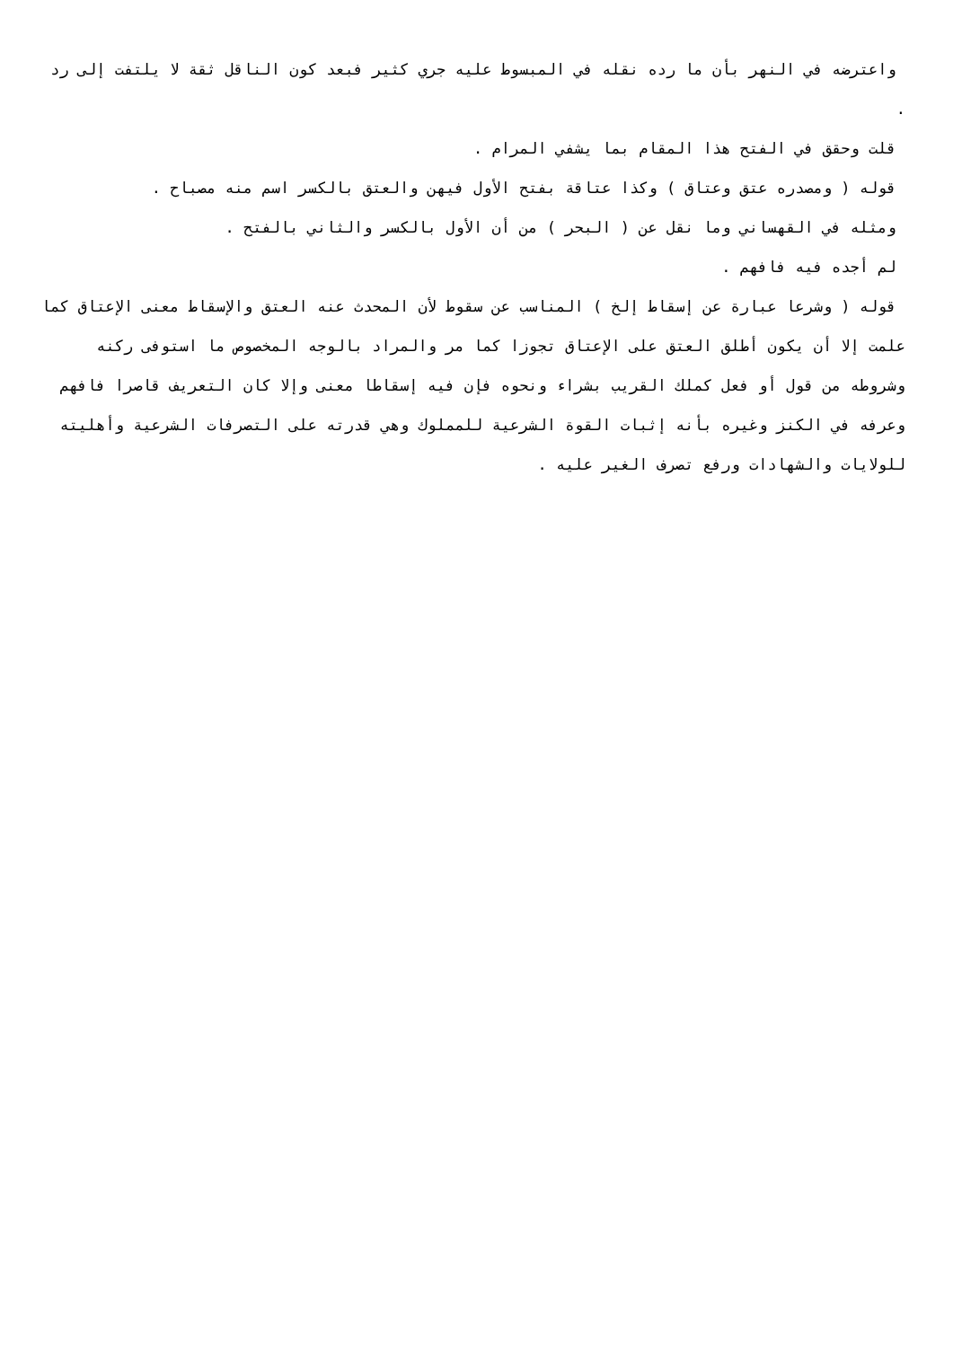واعترضه في النهر بأن ما رده نقله في المبسوط عليه جري كثير فبعد كون الناقل ثقة لا يلتفت إلى رد .
قلت وحقق في الفتح هذا المقام بما يشفي المرام .
قوله ( ومصدره عتق وعتاق ) وكذا عتاقة بفتح الأول فيهن والعتق بالكسر اسم منه مصباح .
ومثله في القهساني وما نقل عن ( البحر ) من أن الأول بالكسر والثاني بالفتح .
لم أجده فيه فافهم .
قوله ( وشرعا عبارة عن إسقاط إلخ ) المناسب عن سقوط لأن المحدث عنه العتق والإسقاط معنى الإعتاق كما علمت إلا أن يكون أطلق العتق على الإعتاق تجوزا كما مر والمراد بالوجه المخصوص ما استوفى ركنه وشروطه من قول أو فعل كملك القريب بشراء ونحوه فإن فيه إسقاطا معنى وإلا كان التعريف قاصرا فافهم وعرفه في الكنز وغيره بأنه إثبات القوة الشرعية للمملوك وهي قدرته على التصرفات الشرعية وأهليته للولايات والشهادات ورفع تصرف الغير عليه .